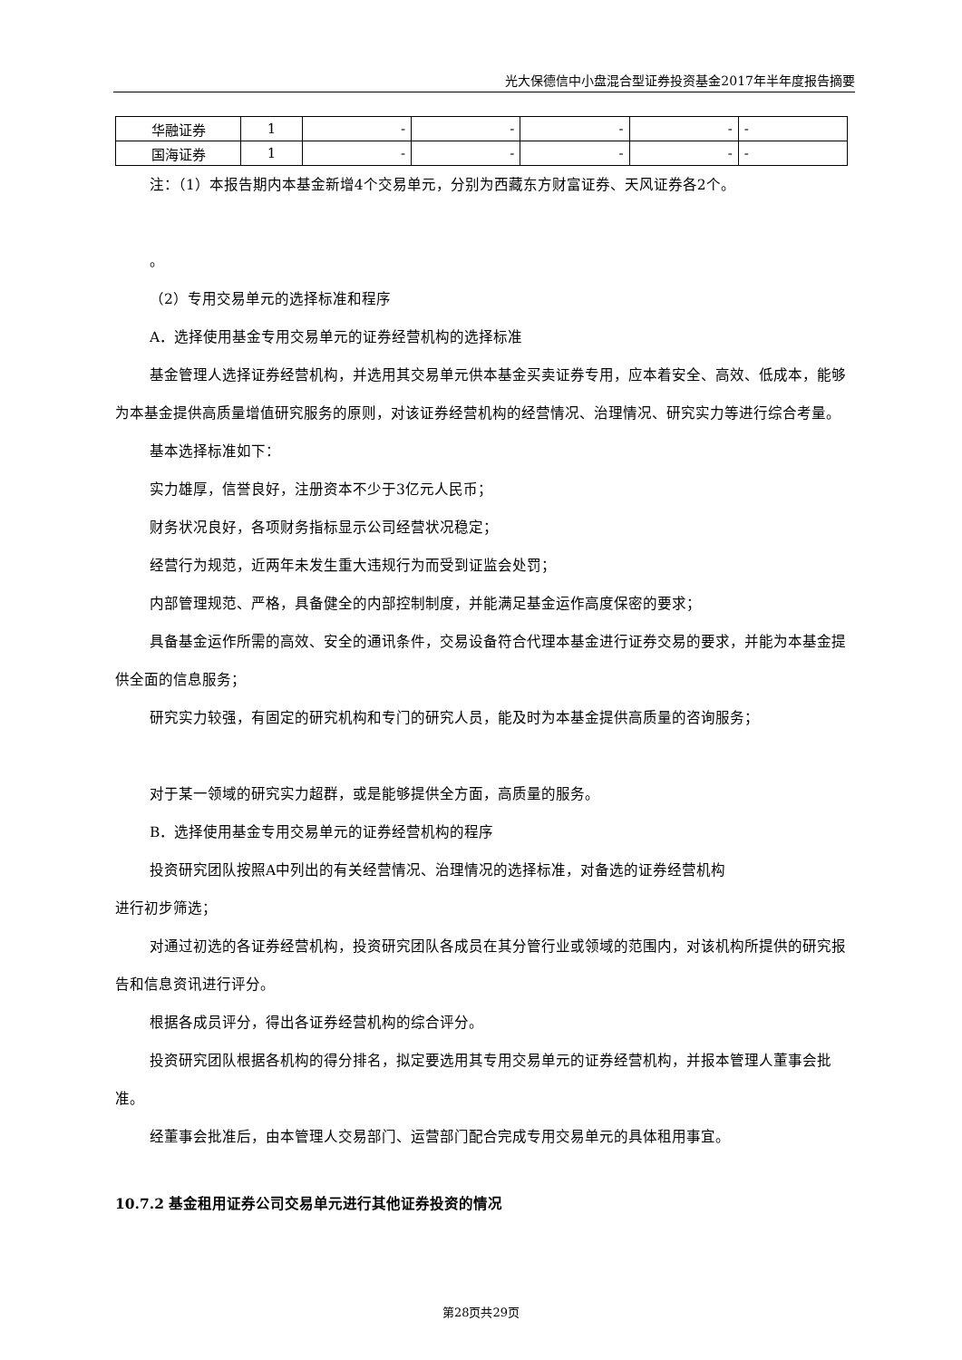光大保德信中小盘混合型证券投资基金2017年半年度报告摘要
| 华融证券 | 1 | - | - | - | - | - |
| 国海证券 | 1 | - | - | - | - | - |
注：（1）本报告期内本基金新增4个交易单元，分别为西藏东方财富证券、天风证券各2个。
。
（2）专用交易单元的选择标准和程序
A．选择使用基金专用交易单元的证券经营机构的选择标准
基金管理人选择证券经营机构，并选用其交易单元供本基金买卖证券专用，应本着安全、高效、低成本，能够为本基金提供高质量增值研究服务的原则，对该证券经营机构的经营情况、治理情况、研究实力等进行综合考量。
基本选择标准如下：
实力雄厚，信誉良好，注册资本不少于3亿元人民币；
财务状况良好，各项财务指标显示公司经营状况稳定；
经营行为规范，近两年未发生重大违规行为而受到证监会处罚；
内部管理规范、严格，具备健全的内部控制制度，并能满足基金运作高度保密的要求；
具备基金运作所需的高效、安全的通讯条件，交易设备符合代理本基金进行证券交易的要求，并能为本基金提供全面的信息服务；
研究实力较强，有固定的研究机构和专门的研究人员，能及时为本基金提供高质量的咨询服务；
对于某一领域的研究实力超群，或是能够提供全方面，高质量的服务。
B．选择使用基金专用交易单元的证券经营机构的程序
投资研究团队按照A中列出的有关经营情况、治理情况的选择标准，对备选的证券经营机构
进行初步筛选；
对通过初选的各证券经营机构，投资研究团队各成员在其分管行业或领域的范围内，对该机构所提供的研究报告和信息资讯进行评分。
根据各成员评分，得出各证券经营机构的综合评分。
投资研究团队根据各机构的得分排名，拟定要选用其专用交易单元的证券经营机构，并报本管理人董事会批准。
经董事会批准后，由本管理人交易部门、运营部门配合完成专用交易单元的具体租用事宜。
10.7.2 基金租用证券公司交易单元进行其他证券投资的情况
第28页共29页